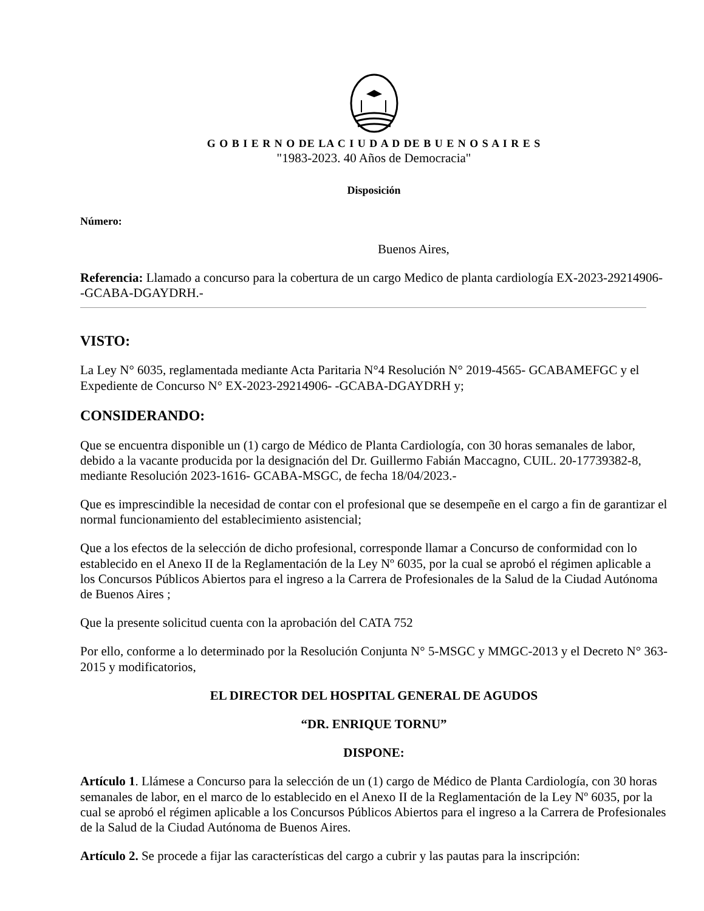G O B I E R N O DE LA C I U D A D DE B U E N O S A I R E S
"1983-2023. 40 Años de Democracia"
Disposición
Número:
Buenos Aires,
Referencia: Llamado a concurso para la cobertura de un cargo Medico de planta cardiología EX-2023-29214906- -GCABA-DGAYDRH.-
VISTO:
La Ley N° 6035, reglamentada mediante Acta Paritaria N°4 Resolución N° 2019-4565- GCABAMEFGC y el Expediente de Concurso N° EX-2023-29214906- -GCABA-DGAYDRH y;
CONSIDERANDO:
Que se encuentra disponible un (1) cargo de Médico de Planta Cardiología, con 30 horas semanales de labor, debido a la vacante producida por la designación del Dr. Guillermo Fabián Maccagno, CUIL. 20-17739382-8, mediante Resolución 2023-1616- GCABA-MSGC, de fecha 18/04/2023.-
Que es imprescindible la necesidad de contar con el profesional que se desempeñe en el cargo a fin de garantizar el normal funcionamiento del establecimiento asistencial;
Que a los efectos de la selección de dicho profesional, corresponde llamar a Concurso de conformidad con lo establecido en el Anexo II de la Reglamentación de la Ley Nº 6035, por la cual se aprobó el régimen aplicable a los Concursos Públicos Abiertos para el ingreso a la Carrera de Profesionales de la Salud de la Ciudad Autónoma de Buenos Aires ;
Que la presente solicitud cuenta con la aprobación del CATA 752
Por ello, conforme a lo determinado por la Resolución Conjunta N° 5-MSGC y MMGC-2013 y el Decreto N° 363-2015 y modificatorios,
EL DIRECTOR DEL HOSPITAL GENERAL DE AGUDOS
“DR. ENRIQUE TORNU”
DISPONE:
Artículo 1. Llámese a Concurso para la selección de un (1) cargo de Médico de Planta Cardiología, con 30 horas semanales de labor, en el marco de lo establecido en el Anexo II de la Reglamentación de la Ley Nº 6035, por la cual se aprobó el régimen aplicable a los Concursos Públicos Abiertos para el ingreso a la Carrera de Profesionales de la Salud de la Ciudad Autónoma de Buenos Aires.
Artículo 2. Se procede a fijar las características del cargo a cubrir y las pautas para la inscripción: